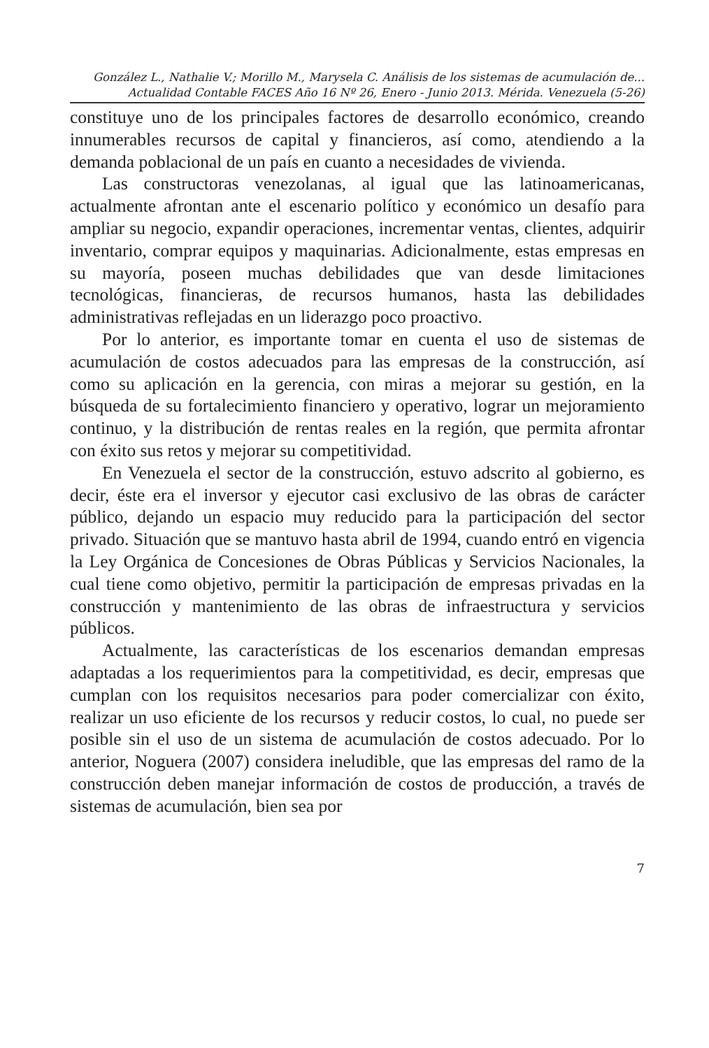González L., Nathalie V.; Morillo M., Marysela C. Análisis de los sistemas de acumulación de...
Actualidad Contable FACES Año 16 Nº 26, Enero - Junio 2013. Mérida. Venezuela (5-26)
constituye uno de los principales factores de desarrollo económico, creando innumerables recursos de capital y financieros, así como, atendiendo a la demanda poblacional de un país en cuanto a necesidades de vivienda.
Las constructoras venezolanas, al igual que las latinoamericanas, actualmente afrontan ante el escenario político y económico un desafío para ampliar su negocio, expandir operaciones, incrementar ventas, clientes, adquirir inventario, comprar equipos y maquinarias. Adicionalmente, estas empresas en su mayoría, poseen muchas debilidades que van desde limitaciones tecnológicas, financieras, de recursos humanos, hasta las debilidades administrativas reflejadas en un liderazgo poco proactivo.
Por lo anterior, es importante tomar en cuenta el uso de sistemas de acumulación de costos adecuados para las empresas de la construcción, así como su aplicación en la gerencia, con miras a mejorar su gestión, en la búsqueda de su fortalecimiento financiero y operativo, lograr un mejoramiento continuo, y la distribución de rentas reales en la región, que permita afrontar con éxito sus retos y mejorar su competitividad.
En Venezuela el sector de la construcción, estuvo adscrito al gobierno, es decir, éste era el inversor y ejecutor casi exclusivo de las obras de carácter público, dejando un espacio muy reducido para la participación del sector privado. Situación que se mantuvo hasta abril de 1994, cuando entró en vigencia la Ley Orgánica de Concesiones de Obras Públicas y Servicios Nacionales, la cual tiene como objetivo, permitir la participación de empresas privadas en la construcción y mantenimiento de las obras de infraestructura y servicios públicos.
Actualmente, las características de los escenarios demandan empresas adaptadas a los requerimientos para la competitividad, es decir, empresas que cumplan con los requisitos necesarios para poder comercializar con éxito, realizar un uso eficiente de los recursos y reducir costos, lo cual, no puede ser posible sin el uso de un sistema de acumulación de costos adecuado. Por lo anterior, Noguera (2007) considera ineludible, que las empresas del ramo de la construcción deben manejar información de costos de producción, a través de sistemas de acumulación, bien sea por
7